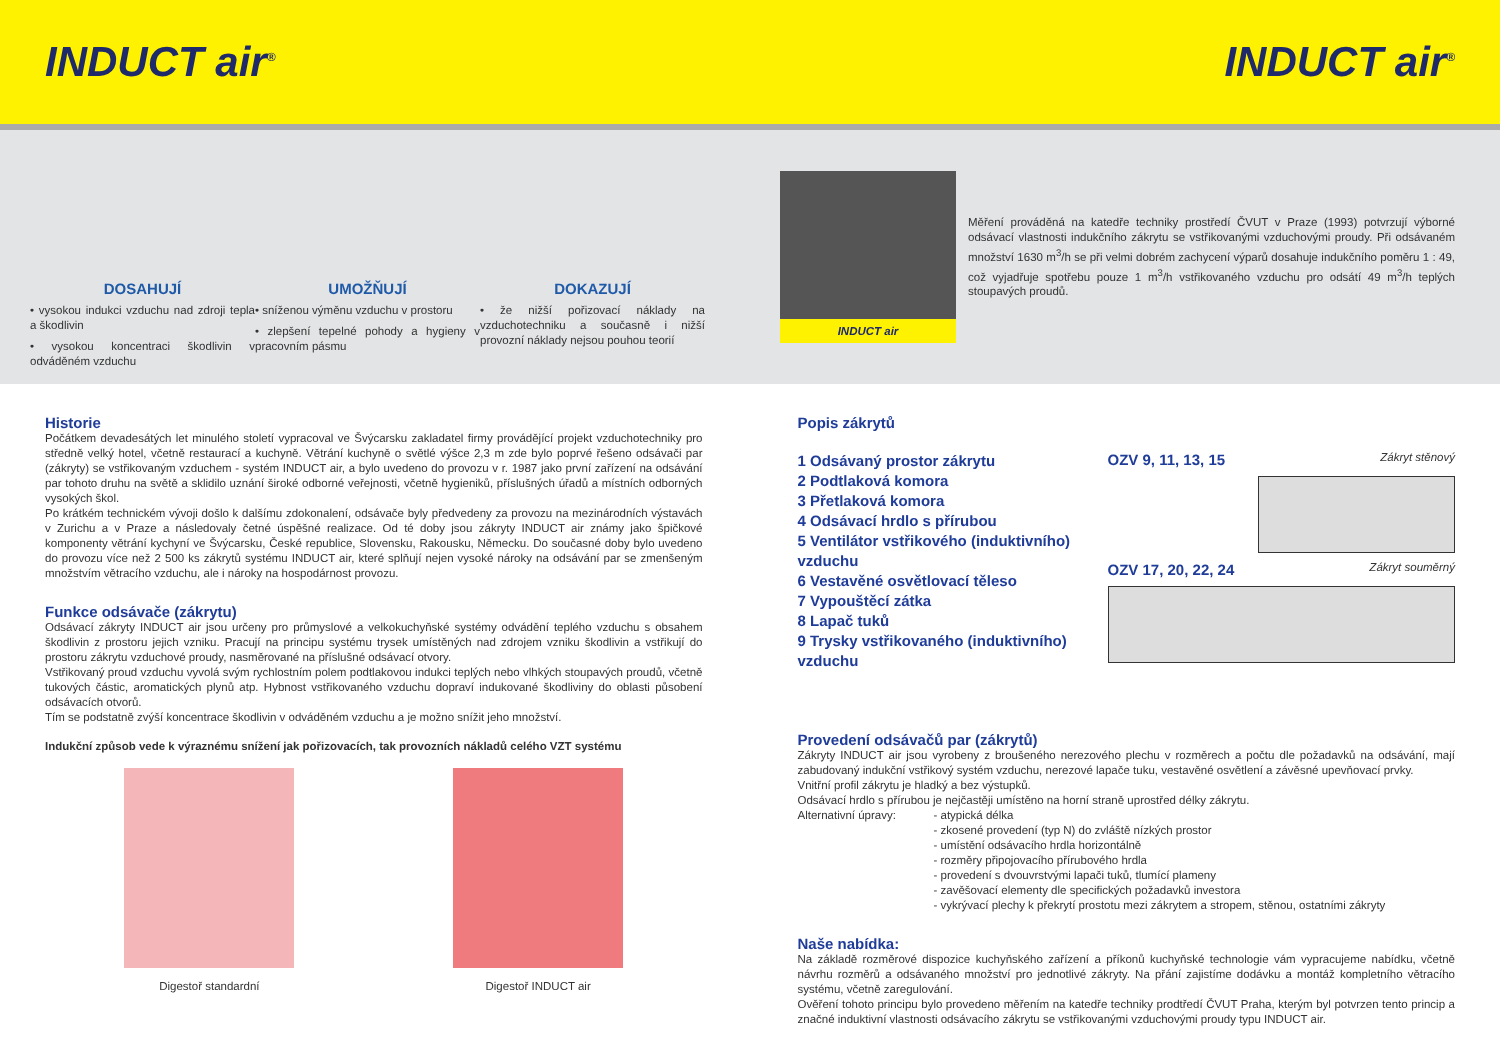INDUCT air<sup>®</sup> INDUCT air<sup>®</sup>
DOSAHUJÍ
• vysokou indukci vzduchu nad zdroji tepla a škodlivin
• vysokou koncentraci škodlivin v odváděném vzduchu
UMOŽŇUJÍ
• sníženou výměnu vzduchu v prostoru
• zlepšení tepelné pohody a hygieny v pracovním pásmu
DOKAZUJÍ
• že nižší pořizovací náklady na vzduchotechniku a současně i nižší provozní náklady nejsou pouhou teorií
INDUCT air
Měření prováděná na katedře techniky prostředí ČVUT v Praze (1993) potvrzují výborné odsávací vlastnosti indukčního zákrytu se vstřikovanými vzduchovými proudy. Při odsávaném množství 1630 m<sup>3</sup>/h se při velmi dobrém zachycení výparů dosahuje indukčního poměru 1 : 49, což vyjadřuje spotřebu pouze 1 m<sup>3</sup>/h vstřikovaného vzduchu pro odsátí 49 m<sup>3</sup>/h teplých stoupavých proudů.
Historie
Počátkem devadesátých let minulého století vypracoval ve Švýcarsku zakladatel firmy provádějící projekt vzduchotechniky pro středně velký hotel, včetně restaurací a kuchyně. Větrání kuchyně o světlé výšce 2,3 m zde bylo poprvé řešeno odsávači par (zákryty) se vstřikovaným vzduchem - systém INDUCT air, a bylo uvedeno do provozu v r. 1987 jako první zařízení na odsávání par tohoto druhu na světě a sklidilo uznání široké odborné veřejnosti, včetně hygieniků, příslušných úřadů a místních odborných vysokých škol.
Po krátkém technickém vývoji došlo k dalšímu zdokonalení, odsávače byly předvedeny za provozu na mezinárodních výstavách v Zurichu a v Praze a následovaly četné úspěšné realizace. Od té doby jsou zákryty INDUCT air známy jako špičkové komponenty větrání kychyní ve Švýcarsku, České republice, Slovensku, Rakousku, Německu. Do současné doby bylo uvedeno do provozu více než 2 500 ks zákrytů systému INDUCT air, které splňují nejen vysoké nároky na odsávání par se zmenšeným množstvím větracího vzduchu, ale i nároky na hospodárnost provozu.
Funkce odsávače (zákrytu)
Odsávací zákryty INDUCT air jsou určeny pro průmyslové a velkokuchyňské systémy odvádění teplého vzduchu s obsahem škodlivin z prostoru jejich vzniku. Pracují na principu systému trysek umístěných nad zdrojem vzniku škodlivin a vstřikují do prostoru zákrytu vzduchové proudy, nasměrované na příslušné odsávací otvory.
Vstřikovaný proud vzduchu vyvolá svým rychlostním polem podtlakovou indukci teplých nebo vlhkých stoupavých proudů, včetně tukových částic, aromatických plynů atp. Hybnost vstřikovaného vzduchu dopraví indukované škodliviny do oblasti působení odsávacích otvorů.
Tím se podstatně zvýší koncentrace škodlivin v odváděném vzduchu a je možno snížit jeho množství.
Indukční způsob vede k výraznému snížení jak pořizovacích, tak provozních nákladů celého VZT systému
Digestoř standardní Digestoř INDUCT air
Popis zákrytů
1 Odsávaný prostor zákrytu
2 Podtlaková komora
3 Přetlaková komora
4 Odsávací hrdlo s přírubou
5 Ventilátor vstřikového (induktivního) vzduchu
6 Vestavěné osvětlovací těleso
7 Vypouštěcí zátka
8 Lapač tuků
9 Trysky vstřikovaného (induktivního) vzduchu
OZV 9, 11, 13, 15
Zákryt stěnový
OZV 17, 20, 22, 24
Zákryt souměrný
Provedení odsávačů par (zákrytů)
Zákryty INDUCT air jsou vyrobeny z broušeného nerezového plechu v rozměrech a počtu dle požadavků na odsávání, mají zabudovaný indukční vstřikový systém vzduchu, nerezové lapače tuku, vestavěné osvětlení a závěsné upevňovací prvky.
Vnitřní profil zákrytu je hladký a bez výstupků.
Odsávací hrdlo s přírubou je nejčastěji umístěno na horní straně uprostřed délky zákrytu.
Alternativní úpravy:
- atypická délka
- zkosené provedení (typ N) do zvláště nízkých prostor
- umístění odsávacího hrdla horizontálně
- rozměry připojovacího přírubového hrdla
- provedení s dvouvrstvými lapači tuků, tlumící plameny
- zavěšovací elementy dle specifických požadavků investora
- vykrývací plechy k překrytí prostotu mezi zákrytem a stropem, stěnou, ostatními zákryty
Naše nabídka:
Na základě rozměrové dispozice kuchyňského zařízení a příkonů kuchyňské technologie vám vypracujeme nabídku, včetně návrhu rozměrů a odsávaného množství pro jednotlivé zákryty. Na přání zajistíme dodávku a montáž kompletního větracího systému, včetně zaregulování.
Ověření tohoto principu bylo provedeno měřením na katedře techniky prodtředí ČVUT Praha, kterým byl potvrzen tento princip a značné induktivní vlastnosti odsávacího zákrytu se vstřikovanými vzduchovými proudy typu INDUCT air.